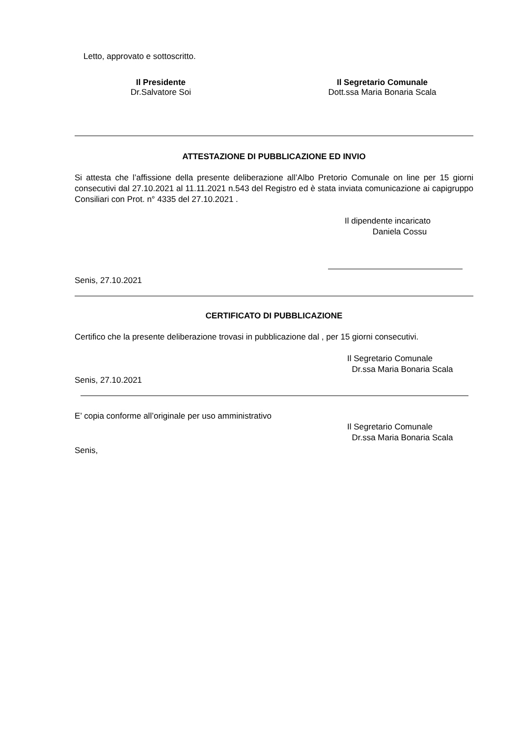Letto, approvato e sottoscritto.
Il Presidente
Dr.Salvatore Soi
Il Segretario Comunale
Dott.ssa Maria Bonaria Scala
ATTESTAZIONE DI PUBBLICAZIONE ED INVIO
Si attesta che l’affissione della presente deliberazione all’Albo Pretorio Comunale on line per 15 giorni consecutivi dal 27.10.2021 al 11.11.2021 n.543 del Registro ed è stata inviata comunicazione ai capigruppo Consiliari con Prot. n° 4335 del 27.10.2021 .
Il dipendente incaricato
Daniela Cossu
Senis, 27.10.2021
CERTIFICATO DI PUBBLICAZIONE
Certifico che la presente deliberazione trovasi in pubblicazione dal , per 15 giorni consecutivi.
Il Segretario Comunale
Dr.ssa Maria Bonaria Scala
Senis, 27.10.2021
E’ copia conforme all’originale per uso amministrativo
Il Segretario Comunale
Dr.ssa Maria Bonaria Scala
Senis,